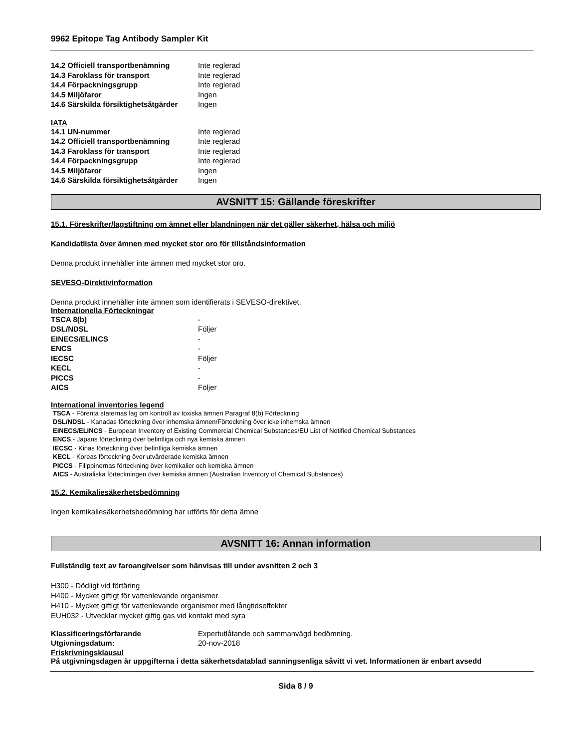9962 Epitope Tag Antibody Sampler Kit
| 14.2 Officiell transportbenämning | Inte reglerad |
| 14.3 Faroklass för transport | Inte reglerad |
| 14.4 Förpackningsgrupp | Inte reglerad |
| 14.5 Miljöfaror | Ingen |
| 14.6 Särskilda försiktighetsåtgärder | Ingen |
IATA
| 14.1 UN-nummer | Inte reglerad |
| 14.2 Officiell transportbenämning | Inte reglerad |
| 14.3 Faroklass för transport | Inte reglerad |
| 14.4 Förpackningsgrupp | Inte reglerad |
| 14.5 Miljöfaror | Ingen |
| 14.6 Särskilda försiktighetsåtgärder | Ingen |
AVSNITT 15: Gällande föreskrifter
15.1. Föreskrifter/lagstiftning om ämnet eller blandningen när det gäller säkerhet, hälsa och miljö
Kandidatlista över ämnen med mycket stor oro för tillståndsinformation
Denna produkt innehåller inte ämnen med mycket stor oro.
SEVESO-Direktivinformation
Denna produkt innehåller inte ämnen som identifierats i SEVESO-direktivet.
Internationella Förteckningar
| TSCA 8(b) | - |
| DSL/NDSL | Följer |
| EINECS/ELINCS | - |
| ENCS | - |
| IECSC | Följer |
| KECL | - |
| PICCS | - |
| AICS | Följer |
International inventories legend
TSCA - Förenta staternas lag om kontroll av toxiska ämnen Paragraf 8(b) Förteckning
DSL/NDSL - Kanadas förteckning över inhemska ämnen/Förteckning över icke inhemska ämnen
EINECS/ELINCS - European Inventory of Existing Commercial Chemical Substances/EU List of Notified Chemical Substances
ENCS - Japans förteckning över befintliga och nya kemiska ämnen
IECSC - Kinas förteckning över befintliga kemiska ämnen
KECL - Koreas förteckning över utvärderade kemiska ämnen
PICCS - Filippinernas förteckning över kemikalier och kemiska ämnen
AICS - Australiska förteckningen över kemiska ämnen (Australian Inventory of Chemical Substances)
15.2. Kemikaliesäkerhetsbedömning
Ingen kemikaliesäkerhetsbedömning har utförts för detta ämne
AVSNITT 16: Annan information
Fullständig text av faroangivelser som hänvisas till under avsnitten 2 och 3
H300 - Dödligt vid förtäring
H400 - Mycket giftigt för vattenlevande organismer
H410 - Mycket giftigt för vattenlevande organismer med långtidseffekter
EUH032 - Utvecklar mycket giftig gas vid kontakt med syra
| Klassificeringsförfarande | Expertutlåtande och sammanvägd bedömning. |
| Utgivningsdatum: | 20-nov-2018 |
Friskrivningsklausul
På utgivningsdagen är uppgifterna i detta säkerhetsdatablad sanningsenliga såvitt vi vet. Informationen är enbart avsedd
Sida 8 / 9